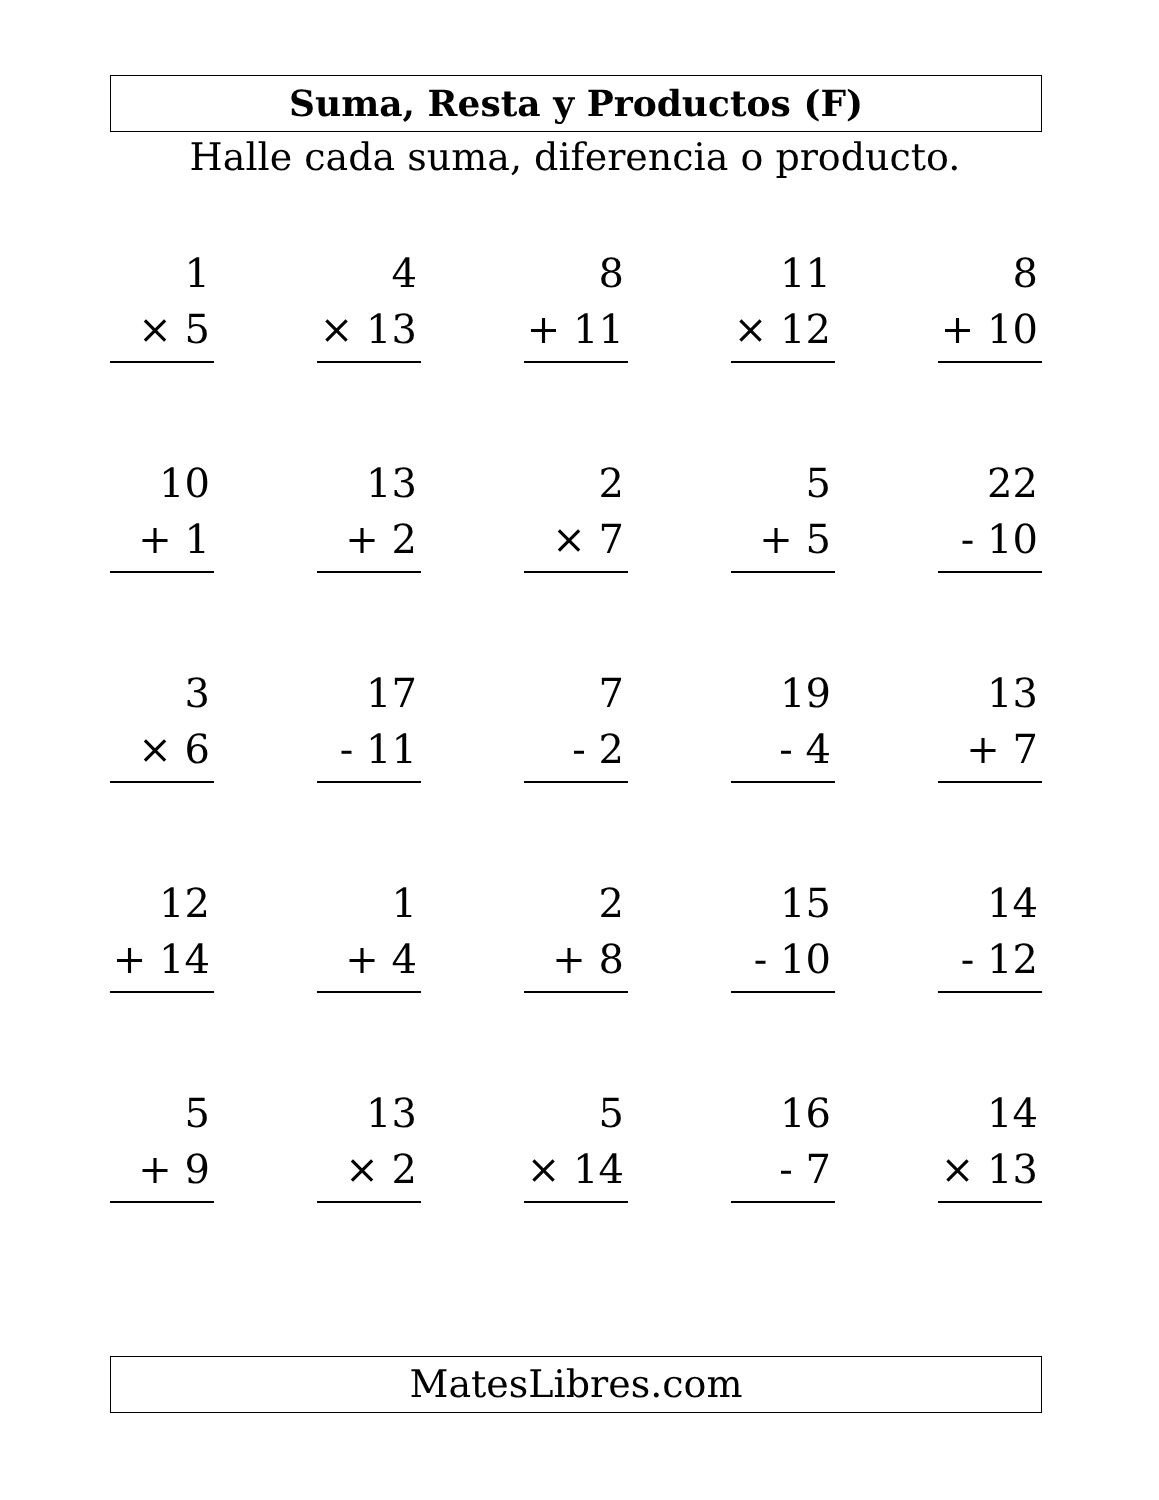Suma, Resta y Productos (F)
Halle cada suma, diferencia o producto.
1
× 5
4
× 13
8
+ 11
11
× 12
8
+ 10
10
+ 1
13
+ 2
2
× 7
5
+ 5
22
- 10
3
× 6
17
- 11
7
- 2
19
- 4
13
+ 7
12
+ 14
1
+ 4
2
+ 8
15
- 10
14
- 12
5
+ 9
13
× 2
5
× 14
16
- 7
14
× 13
MatesLibres.com